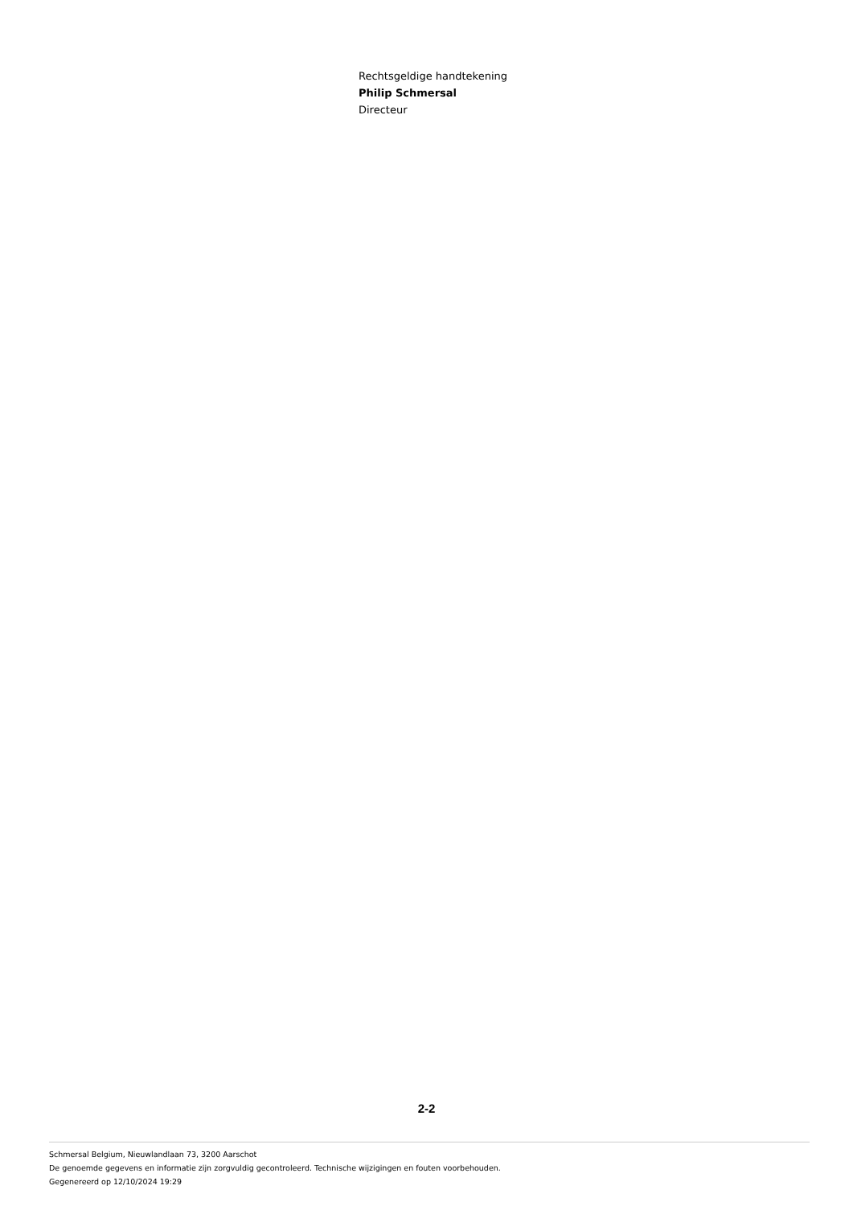Rechtsgeldige handtekening
Philip Schmersal
Directeur
2-2
Schmersal Belgium, Nieuwlandlaan 73, 3200 Aarschot
De genoemde gegevens en informatie zijn zorgvuldig gecontroleerd. Technische wijzigingen en fouten voorbehouden.
Gegenereerd op 12/10/2024 19:29